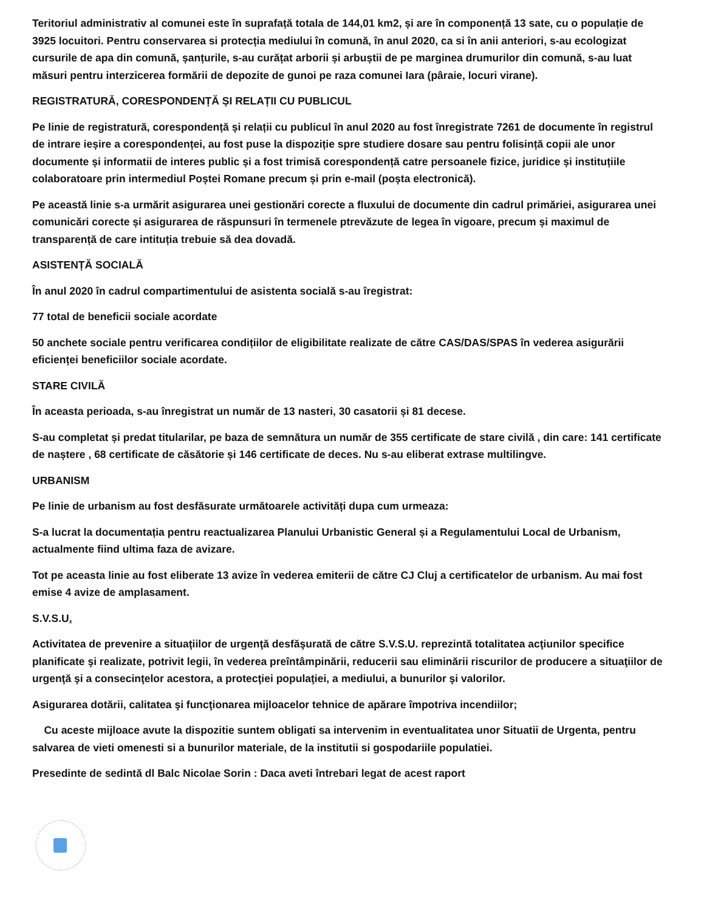Teritoriul administrativ al comunei este în suprafață totala de 144,01 km2, și are în componență 13 sate, cu o populație de 3925 locuitori. Pentru conservarea si protecția mediului în comună, în anul 2020, ca si în anii anteriori, s-au ecologizat cursurile de apa din comună, șanțurile, s-au curățat arborii și arbuștii de pe marginea drumurilor din comună, s-au luat măsuri pentru interzicerea formării de depozite de gunoi pe raza comunei Iara (pâraie, locuri virane).
REGISTRATURĂ, CORESPONDENȚĂ ȘI RELAȚII CU PUBLICUL
Pe linie de registratură, corespondență și relații cu publicul în anul 2020 au fost înregistrate 7261 de documente în registrul de intrare ieșire a corespondenței, au fost puse la dispoziție spre studiere dosare sau pentru folisință copii ale unor documente și informatii de interes public și a fost trimisă corespondență catre persoanele fizice, juridice și instituțiile colaboratoare prin intermediul Poștei Romane precum și prin e-mail (poșta electronică).
Pe această linie s-a urmărit asigurarea unei gestionări corecte a fluxului de documente din cadrul primăriei, asigurarea unei comunicări corecte și asigurarea de răspunsuri în termenele ptrevăzute de legea în vigoare, precum și maximul de transparență de care intituția trebuie să dea dovadă.
ASISTENȚĂ SOCIALĂ
În anul 2020 în cadrul compartimentului de asistenta socială s-au îregistrat:
77 total de beneficii sociale acordate
50 anchete sociale pentru verificarea condițiilor de eligibilitate realizate de către CAS/DAS/SPAS în vederea asigurării eficienței beneficiilor sociale acordate.
STARE CIVILĂ
În aceasta perioada, s-au înregistrat un număr de 13 nasteri, 30 casatorii și 81 decese.
S-au completat și predat titularilar, pe baza de semnătura un număr de 355 certificate de stare civilă , din care: 141 certificate de naștere , 68 certificate de căsătorie și 146 certificate de deces. Nu s-au eliberat extrase multilingve.
URBANISM
Pe linie de urbanism au fost desfăsurate următoarele activități dupa cum urmeaza:
S-a lucrat la documentația pentru reactualizarea Planului Urbanistic General și a Regulamentului Local de Urbanism, actualmente fiind ultima faza de avizare.
Tot pe aceasta linie au fost eliberate 13 avize în vederea emiterii de către CJ Cluj a certificatelor de urbanism. Au mai fost emise 4 avize de amplasament.
S.V.S.U.
Activitatea de prevenire a situaţiilor de urgenţă desfăşurată de către S.V.S.U. reprezintă totalitatea acţiunilor specifice planificate şi realizate, potrivit legii, în vederea preîntâmpinării, reducerii sau eliminării riscurilor de producere a situaţiilor de urgenţă şi a consecinţelor acestora, a protecţiei populaţiei, a mediului, a bunurilor şi valorilor.
Asigurarea dotării, calitatea şi funcţionarea mijloacelor tehnice de apărare împotriva incendiilor;
Cu aceste mijloace avute la dispozitie suntem obligati sa intervenim in eventualitatea unor Situatii de Urgenta, pentru salvarea de vieti omenesti si a bunurilor materiale, de la institutii si gospodariile populatiei.
Presedinte de sedintă dl Balc Nicolae Sorin : Daca aveti întrebari legat de acest raport